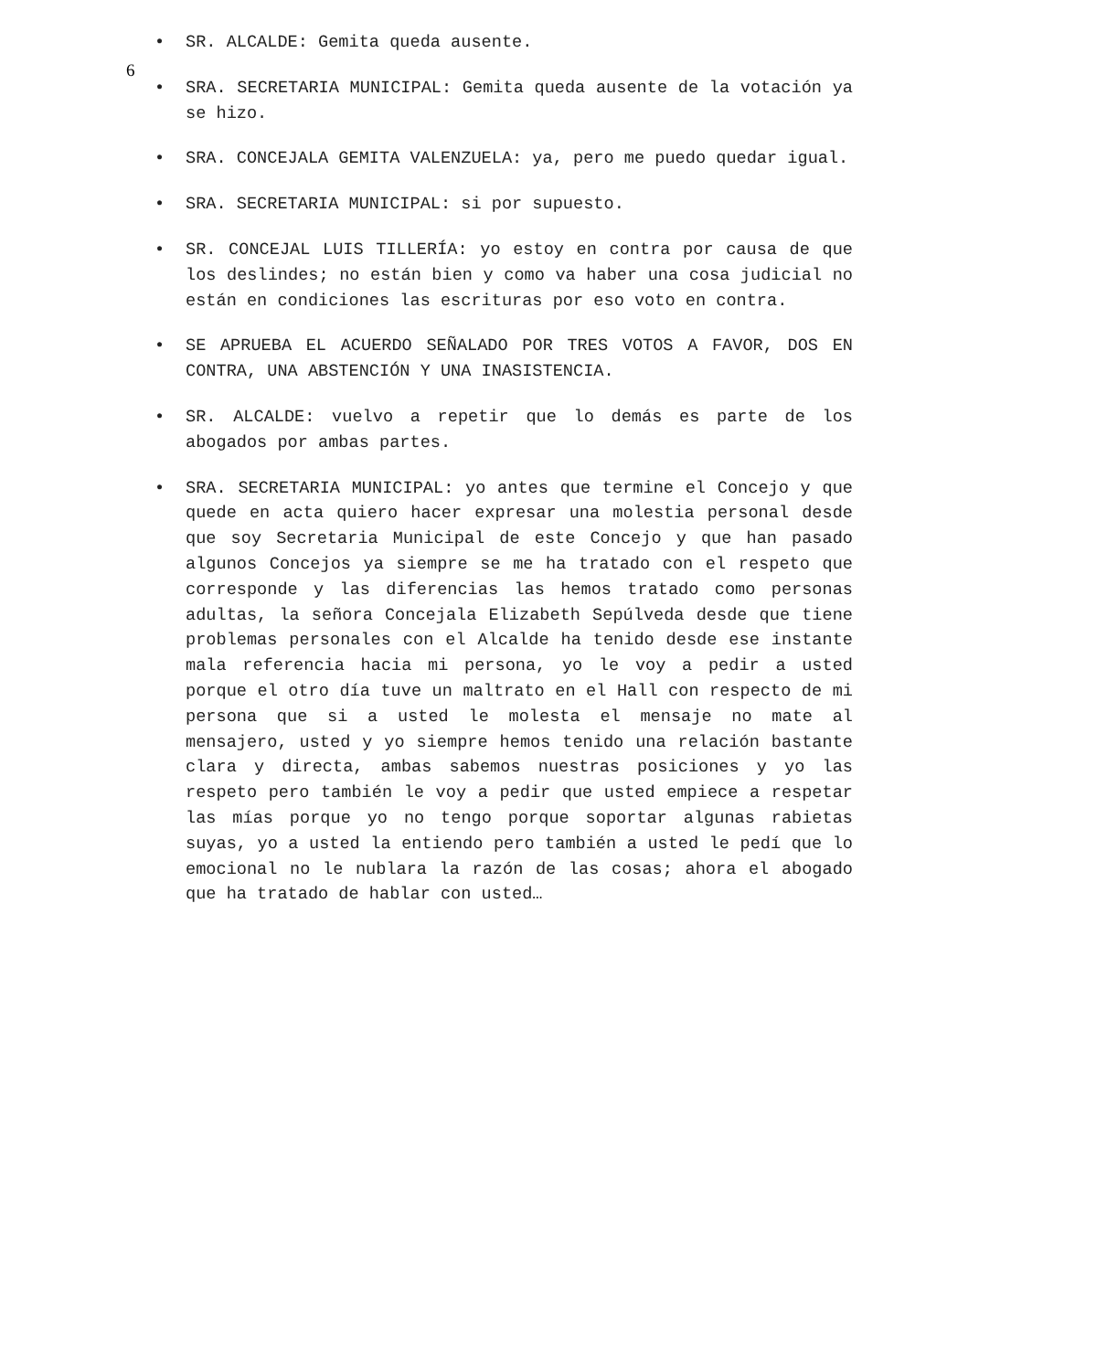6
• SR. ALCALDE: Gemita queda ausente.
• SRA. SECRETARIA MUNICIPAL: Gemita queda ausente de la votación ya se hizo.
• SRA. CONCEJALA GEMITA VALENZUELA: ya, pero me puedo quedar igual.
• SRA. SECRETARIA MUNICIPAL: si por supuesto.
• SR. CONCEJAL LUIS TILLERÍA: yo estoy en contra por causa de que los deslindes; no están bien y como va haber una cosa judicial no están en condiciones las escrituras por eso voto en contra.
• SE APRUEBA EL ACUERDO SEÑALADO POR TRES VOTOS A FAVOR, DOS EN CONTRA, UNA ABSTENCIÓN Y UNA INASISTENCIA.
• SR. ALCALDE: vuelvo a repetir que lo demás es parte de los abogados por ambas partes.
• SRA. SECRETARIA MUNICIPAL: yo antes que termine el Concejo y que quede en acta quiero hacer expresar una molestia personal desde que soy Secretaria Municipal de este Concejo y que han pasado algunos Concejos ya siempre se me ha tratado con el respeto que corresponde y las diferencias las hemos tratado como personas adultas, la señora Concejala Elizabeth Sepúlveda desde que tiene problemas personales con el Alcalde ha tenido desde ese instante mala referencia hacia mi persona, yo le voy a pedir a usted porque el otro día tuve un maltrato en el Hall con respecto de mi persona que si a usted le molesta el mensaje no mate al mensajero, usted y yo siempre hemos tenido una relación bastante clara y directa, ambas sabemos nuestras posiciones y yo las respeto pero también le voy a pedir que usted empiece a respetar las mías porque yo no tengo porque soportar algunas rabietas suyas, yo a usted la entiendo pero también a usted le pedí que lo emocional no le nublara la razón de las cosas; ahora el abogado que ha tratado de hablar con usted…